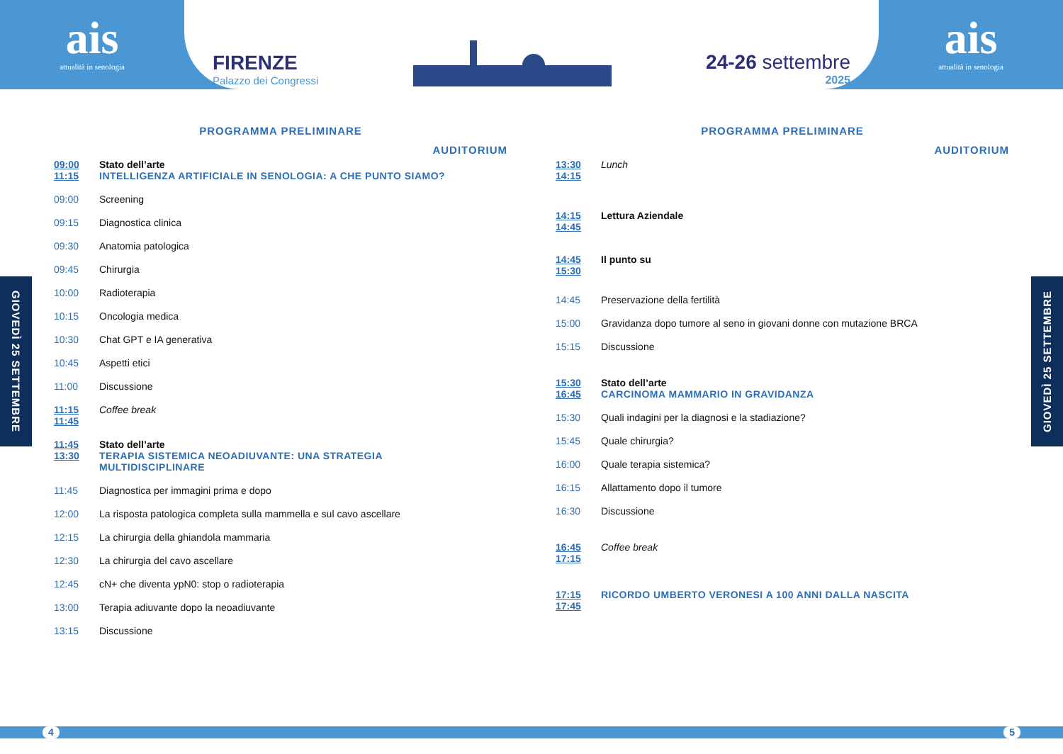ais
attualità in senologia
FIRENZE
Palazzo dei Congressi
24-26 settembre
2025
ais
attualità in senologia
GIOVEDÌ 25 SETTEMBRE
GIOVEDÌ 25 SETTEMBRE
PROGRAMMA PRELIMINARE
AUDITORIUM
09:00
11:15
Stato dell’arte
INTELLIGENZA ARTIFICIALE IN SENOLOGIA: A CHE PUNTO SIAMO?
09:00 Screening
09:15 Diagnostica clinica
09:30 Anatomia patologica
09:45 Chirurgia
10:00 Radioterapia
10:15 Oncologia medica
10:30 Chat GPT e IA generativa
10:45 Aspetti etici
11:00 Discussione
11:15
11:45
Coffee break
11:45
13:30
Stato dell’arte
TERAPIA SISTEMICA NEOADIUVANTE: UNA STRATEGIA
MULTIDISCIPLINARE
11:45 Diagnostica per immagini prima e dopo
12:00 La risposta patologica completa sulla mammella e sul cavo ascellare
12:15 La chirurgia della ghiandola mammaria
12:30 La chirurgia del cavo ascellare
12:45 cN+ che diventa ypN0: stop o radioterapia
13:00 Terapia adiuvante dopo la neoadiuvante
13:15 Discussione
PROGRAMMA PRELIMINARE
AUDITORIUM
13:30
14:15
Lunch
14:15
14:45
Lettura Aziendale
14:45
15:30
Il punto su
14:45 Preservazione della fertilità
15:00 Gravidanza dopo tumore al seno in giovani donne con mutazione BRCA
15:15 Discussione
15:30
16:45
Stato dell’arte
CARCINOMA MAMMARIO IN GRAVIDANZA
15:30 Quali indagini per la diagnosi e la stadiazione?
15:45 Quale chirurgia?
16:00 Quale terapia sistemica?
16:15 Allattamento dopo il tumore
16:30 Discussione
16:45
17:15
Coffee break
17:15
17:45
RICORDO UMBERTO VERONESI A 100 ANNI DALLA NASCITA
4 5